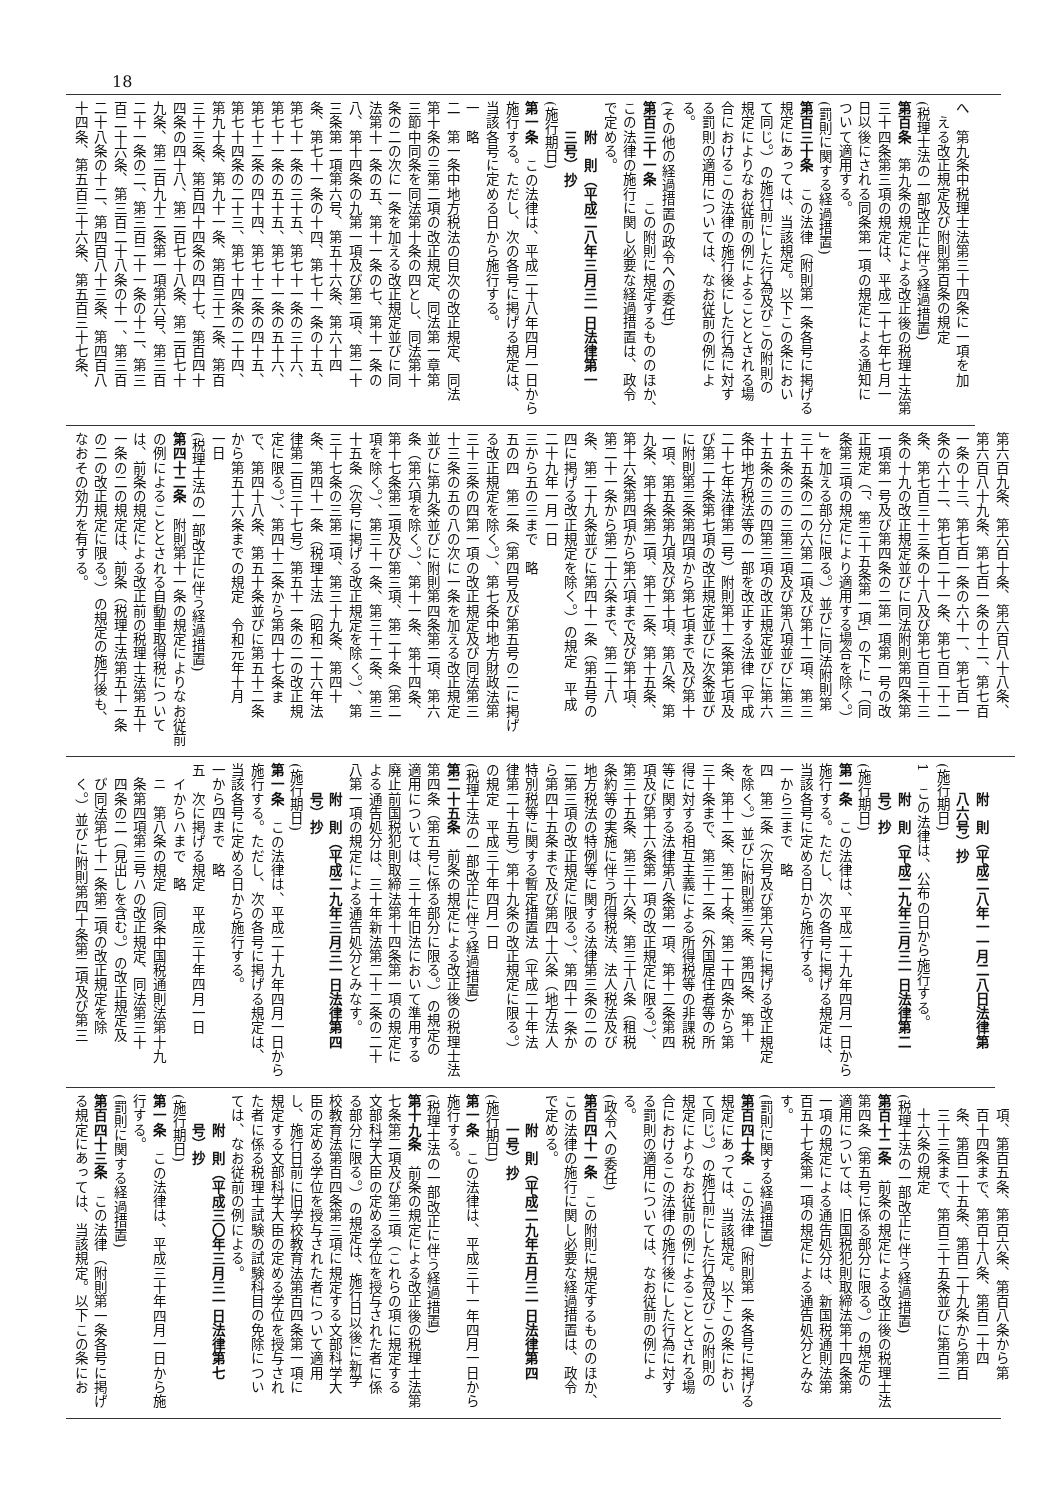18
へ　第九条中税理士法第三十四条に一項を加
　える改正規定及び附則第百条の規定
(税理士法の一部改正に伴う経過措置)
第百条　第九条の規定による改正後の税理士法第
三十四条第三項の規定は、平成二十七年七月一
日以後にされる同条第一項の規定による通知に
ついて適用する。
(罰則に関する経過措置)
第百三十条　この法律（附則第一条各号に掲げる
規定にあっては、当該規定。以下この条におい
て同じ。）の施行前にした行為及びこの附則の
規定によりなお従前の例によることとされる場
合におけるこの法律の施行後にした行為に対す
る罰則の適用については、なお従前の例によ
る。
(その他の経過措置の政令への委任)
第百三十一条　この附則に規定するもののほか、
この法律の施行に関し必要な経過措置は、政令
で定める。
　　附　則（平成二八年三月三一日法律第一
　　三号）抄
(施行期日)
第一条　この法律は、平成二十八年四月一日から
施行する。ただし、次の各号に掲げる規定は、
当該各号に定める日から施行する。
一　略
二　第一条中地方税法の目次の改正規定、同法
第十条の三第二項の改正規定、同法第一章第
三節中同条を同法第十条の四とし、同法第十
条の二の次に一条を加える改正規定並びに同
法第十一条の五、第十一条の七、第十一条の
八、第十四条の九第一項及び第二項、第二十
三条第一項第六号、第五十六条、第六十四
条、第七十一条の十四、第七十一条の十五、
第七十一条の三十五、第七十一条の三十六、
第七十一条の五十五、第七十一条の五十六、
第七十二条の四十四、第七十二条の四十五、
第七十四条の二十三、第七十四条の二十四、
第九十条、第九十一条、第百三十二条、第百
三十三条、第百四十四条の四十七、第百四十
四条の四十八、第二百七十八条、第二百七十
九条、第二百九十二条第一項第六号、第三百
二十一条の二、第三百二十一条の十二、第三
百二十六条、第三百二十八条の十一、第三百
二十八条の十二、第四百八十三条、第四百八
十四条、第五百三十六条、第五百三十七条、
第六百九条、第六百十条、第六百八十八条、
第六百八十九条、第七百一条の十二、第七百
一条の十三、第七百一条の六十一、第七百一
条の六十二、第七百二十一条、第七百二十二
条、第七百三十三条の十八及び第七百三十三
条の十九の改正規定並びに同法附則第四条第
一項第一号及び第四条の二第一項第一号の改
正規定（「、第三十五条第一項」の下に「（同
条第三項の規定により適用する場合を除く。）
」を加える部分に限る。）並びに同法附則第
三十五条の二の六第二項及び第十二項、第三
十五条の三の三第三項及び第八項並びに第三
十五条の三の四第三項の改正規定並びに第六
条中地方税法等の一部を改正する法律（平成
二十七年法律第二号）附則第十二条第七項及
び第二十条第七項の改正規定並びに次条並び
に附則第三条第四項から第七項まで及び第十
一項、第五条第九項及び第十項、第八条、第
九条、第十条第二項、第十二条、第十五条、
第十六条第四項から第六項まで及び第十項、
第二十一条から第二十六条まで、第二十八
条、第二十九条並びに第四十一条（第五号の
四に掲げる改正規定を除く。）の規定　平成
二十九年一月一日
三から五の三まで　略
五の四　第二条（第四号及び第五号の二に掲げ
る改正規定を除く。）、第七条中地方財政法第
三十三条の四第一項の改正規定及び同法第三
十三条の五の八の次に一条を加える改正規定
並びに第九条並びに附則第四条第二項、第六
条（第六項を除く。）、第十一条、第十四条、
第十七条第二項及び第三項、第二十条（第二
項を除く。）、第三十一条、第三十二条、第三
十五条（次号に掲げる改正規定を除く。）、第
三十七条の三第二項、第三十九条、第四十
条、第四十一条（税理士法（昭和二十六年法
律第二百三十七号）第五十一条の二の改正規
定に限る。）、第四十二条から第四十七条ま
で、第四十八条、第五十条並びに第五十二条
から第五十六条までの規定　令和元年十月
一日
(税理士法の一部改正に伴う経過措置)
第四十二条　附則第十一条の規定によりなお従前
の例によることとされる自動車取得税について
は、前条の規定による改正前の税理士法第五十
一条の二の規定は、前条（税理士法第五十一条
の二の改正規定に限る。）の規定の施行後も、
なおその効力を有する。
　　附　則（平成二八年一一月二八日法律第
　　八六号）抄
(施行期日)
1　この法律は、公布の日から施行する。
　　附　則（平成二九年三月三一日法律第二
　　号）抄
(施行期日)
第一条　この法律は、平成二十九年四月一日から
施行する。ただし、次の各号に掲げる規定は、
当該各号に定める日から施行する。
一から三まで　略
四　第二条（次号及び第六号に掲げる改正規定
を除く。）並びに附則第三条、第四条、第十
条、第十二条、第二十条、第二十四条から第
三十条まで、第三十二条（外国居住者等の所
得に対する相互主義による所得税等の非課税
等に関する法律第八条第一項、第十二条第四
項及び第十六条第一項の改正規定に限る。）、
第三十五条、第三十六条、第三十八条（租税
条約等の実施に伴う所得税法、法人税法及び
地方税法の特例等に関する法律第三条の二の
二第三項の改正規定に限る。）、第四十一条か
ら第四十五条まで及び第四十六条（地方法人
特別税等に関する暫定措置法（平成二十年法
律第二十五号）第十九条の改正規定に限る。）
の規定　平成三十年四月一日
(税理士法の一部改正に伴う経過措置)
第二十五条　前条の規定による改正後の税理士法
第四条（第五号に係る部分に限る。）の規定の
適用については、三十年旧法において準用する
廃止前国税犯則取締法第十四条第一項の規定に
よる通告処分は、三十年新法第二十二条の二十
八第一項の規定による通告処分とみなす。
　　附　則（平成二九年三月三一日法律第四
　　号）抄
(施行期日)
第一条　この法律は、平成二十九年四月一日から
施行する。ただし、次の各号に掲げる規定は、
当該各号に定める日から施行する。
一から四まで　略
五　次に掲げる規定　平成三十年四月一日
　イからハまで　略
　ニ　第八条の規定（同条中国税通則法第十九
　条第四項第三号ハの改正規定、同法第三十
　四条の二（見出しを含む。）の改正規定及
　び同法第七十一条第二項の改正規定を除
　く。）並びに附則第四十条第二項及び第三
　項、第百五条、第百六条、第百八条から第
　百十四条まで、第百十八条、第百二十四
　条、第百二十五条、第百二十九条から第百
　三十三条まで、第百三十五条並びに第百三
　十六条の規定
(税理士法の一部改正に伴う経過措置)
第百十二条　前条の規定による改正後の税理士法
第四条（第五号に係る部分に限る。）の規定の
適用については、旧国税犯則取締法第十四条第
一項の規定による通告処分は、新国税通則法第
百五十七条第一項の規定による通告処分とみな
す。
(罰則に関する経過措置)
第百四十条　この法律（附則第一条各号に掲げる
規定にあっては、当該規定。以下この条におい
て同じ。）の施行前にした行為及びこの附則の
規定によりなお従前の例によることとされる場
合におけるこの法律の施行後にした行為に対す
る罰則の適用については、なお従前の例によ
る。
(政令への委任)
第百四十一条　この附則に規定するもののほか、
この法律の施行に関し必要な経過措置は、政令
で定める。
　　附　則（平成二九年五月三一日法律第四
　　一号）抄
(施行期日)
第一条　この法律は、平成三十一年四月一日から
施行する。
(税理士法の一部改正に伴う経過措置)
第十九条　前条の規定による改正後の税理士法第
七条第二項及び第三項（これらの項に規定する
文部科学大臣の定める学位を授与された者に係
る部分に限る。）の規定は、施行日以後に新学
校教育法第百四条第三項に規定する文部科学大
臣の定める学位を授与された者について適用
し、施行日前に旧学校教育法第百四条第一項に
規定する文部科学大臣の定める学位を授与され
た者に係る税理士試験の試験科目の免除につい
ては、なお従前の例による。
　　附　則（平成三〇年三月三一日法律第七
　　号）抄
(施行期日)
第一条　この法律は、平成三十年四月一日から施
行する。
(罰則に関する経過措置)
第百四十三条　この法律（附則第一条各号に掲げ
る規定にあっては、当該規定。以下この条にお